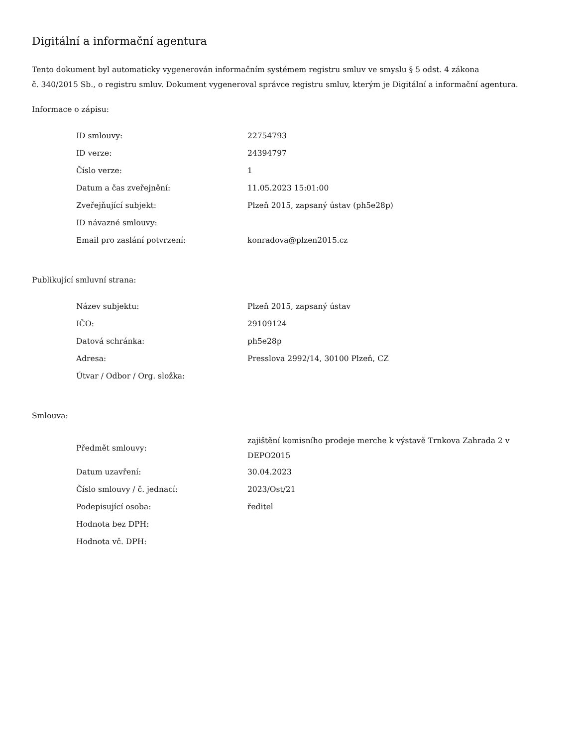Digitální a informační agentura
Tento dokument byl automaticky vygenerován informačním systémem registru smluv ve smyslu § 5 odst. 4 zákona
č. 340/2015 Sb., o registru smluv. Dokument vygeneroval správce registru smluv, kterým je Digitální a informační agentura.
Informace o zápisu:
| ID smlouvy: | 22754793 |
| ID verze: | 24394797 |
| Číslo verze: | 1 |
| Datum a čas zveřejnění: | 11.05.2023 15:01:00 |
| Zveřejňující subjekt: | Plzeň 2015, zapsaný ústav (ph5e28p) |
| ID návazné smlouvy: | |
| Email pro zaslání potvrzení: | konradova@plzen2015.cz |
Publikující smluvní strana:
| Název subjektu: | Plzeň 2015, zapsaný ústav |
| IČO: | 29109124 |
| Datová schránka: | ph5e28p |
| Adresa: | Presslova 2992/14, 30100 Plzeň, CZ |
| Útvar / Odbor / Org. složka: | |
Smlouva:
| Předmět smlouvy: | zajištění komisního prodeje merche k výstavě Trnkova Zahrada 2 v DEPO2015 |
| Datum uzavření: | 30.04.2023 |
| Číslo smlouvy / č. jednací: | 2023/Ost/21 |
| Podepisující osoba: | ředitel |
| Hodnota bez DPH: | |
| Hodnota vč. DPH: | |